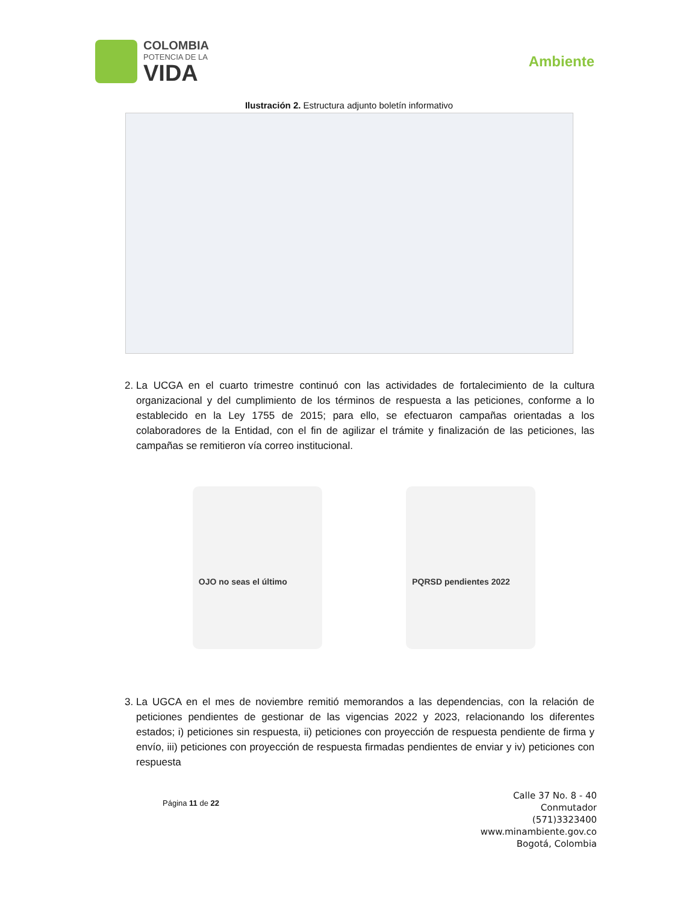COLOMBIA
POTENCIA DE LA
VIDA
Ambiente
Ilustración 2. Estructura adjunto boletín informativo
2. La UCGA en el cuarto trimestre continuó con las actividades de fortalecimiento de la cultura organizacional y del cumplimiento de los términos de respuesta a las peticiones, conforme a lo establecido en la Ley 1755 de 2015; para ello, se efectuaron campañas orientadas a los colaboradores de la Entidad, con el fin de agilizar el trámite y finalización de las peticiones, las campañas se remitieron vía correo institucional.
OJO no seas el último PQRSD pendientes 2022
3. La UGCA en el mes de noviembre remitió memorandos a las dependencias, con la relación de peticiones pendientes de gestionar de las vigencias 2022 y 2023, relacionando los diferentes estados; i) peticiones sin respuesta, ii) peticiones con proyección de respuesta pendiente de firma y envío, iii) peticiones con proyección de respuesta firmadas pendientes de enviar y iv) peticiones con respuesta
Página 11 de 22
Calle 37 No. 8 - 40
Conmutador
(571)3323400
www.minambiente.gov.co
Bogotá, Colombia